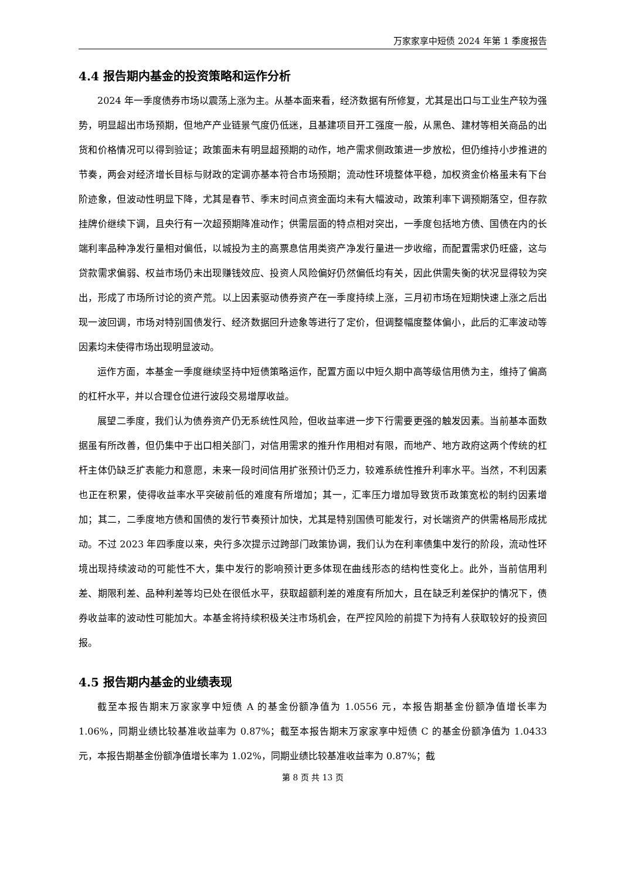万家家享中短债 2024 年第 1 季度报告
4.4 报告期内基金的投资策略和运作分析
2024 年一季度债券市场以震荡上涨为主。从基本面来看，经济数据有所修复，尤其是出口与工业生产较为强势，明显超出市场预期，但地产产业链景气度仍低迷，且基建项目开工强度一般，从黑色、建材等相关商品的出货和价格情况可以得到验证；政策面未有明显超预期的动作，地产需求侧政策进一步放松，但仍维持小步推进的节奏，两会对经济增长目标与财政的定调亦基本符合市场预期；流动性环境整体平稳，加权资金价格虽未有下台阶迹象，但波动性明显下降，尤其是春节、季末时间点资金面均未有大幅波动，政策利率下调预期落空，但存款挂牌价继续下调，且央行有一次超预期降准动作；供需层面的特点相对突出，一季度包括地方债、国债在内的长端利率品种净发行量相对偏低，以城投为主的高票息信用类资产净发行量进一步收缩，而配置需求仍旺盛，这与贷款需求偏弱、权益市场仍未出现赚钱效应、投资人风险偏好仍然偏低均有关，因此供需失衡的状况显得较为突出，形成了市场所讨论的资产荒。以上因素驱动债券资产在一季度持续上涨，三月初市场在短期快速上涨之后出现一波回调，市场对特别国债发行、经济数据回升迹象等进行了定价，但调整幅度整体偏小，此后的汇率波动等因素均未使得市场出现明显波动。
运作方面，本基金一季度继续坚持中短债策略运作，配置方面以中短久期中高等级信用债为主，维持了偏高的杠杆水平，并以合理仓位进行波段交易增厚收益。
展望二季度，我们认为债券资产仍无系统性风险，但收益率进一步下行需要更强的触发因素。当前基本面数据虽有所改善，但仍集中于出口相关部门，对信用需求的推升作用相对有限，而地产、地方政府这两个传统的杠杆主体仍缺乏扩表能力和意愿，未来一段时间信用扩张预计仍乏力，较难系统性推升利率水平。当然，不利因素也正在积累，使得收益率水平突破前低的难度有所增加；其一，汇率压力增加导致货币政策宽松的制约因素增加；其二，二季度地方债和国债的发行节奏预计加快，尤其是特别国债可能发行，对长端资产的供需格局形成扰动。不过 2023 年四季度以来，央行多次提示过跨部门政策协调，我们认为在利率债集中发行的阶段，流动性环境出现持续波动的可能性不大，集中发行的影响预计更多体现在曲线形态的结构性变化上。此外，当前信用利差、期限利差、品种利差等均已处在很低水平，获取超额利差的难度有所加大，且在缺乏利差保护的情况下，债券收益率的波动性可能加大。本基金将持续积极关注市场机会，在严控风险的前提下为持有人获取较好的投资回报。
4.5 报告期内基金的业绩表现
截至本报告期末万家家享中短债 A 的基金份额净值为 1.0556 元，本报告期基金份额净值增长率为 1.06%，同期业绩比较基准收益率为 0.87%；截至本报告期末万家家享中短债 C 的基金份额净值为 1.0433 元，本报告期基金份额净值增长率为 1.02%，同期业绩比较基准收益率为 0.87%；截
第 8 页 共 13 页